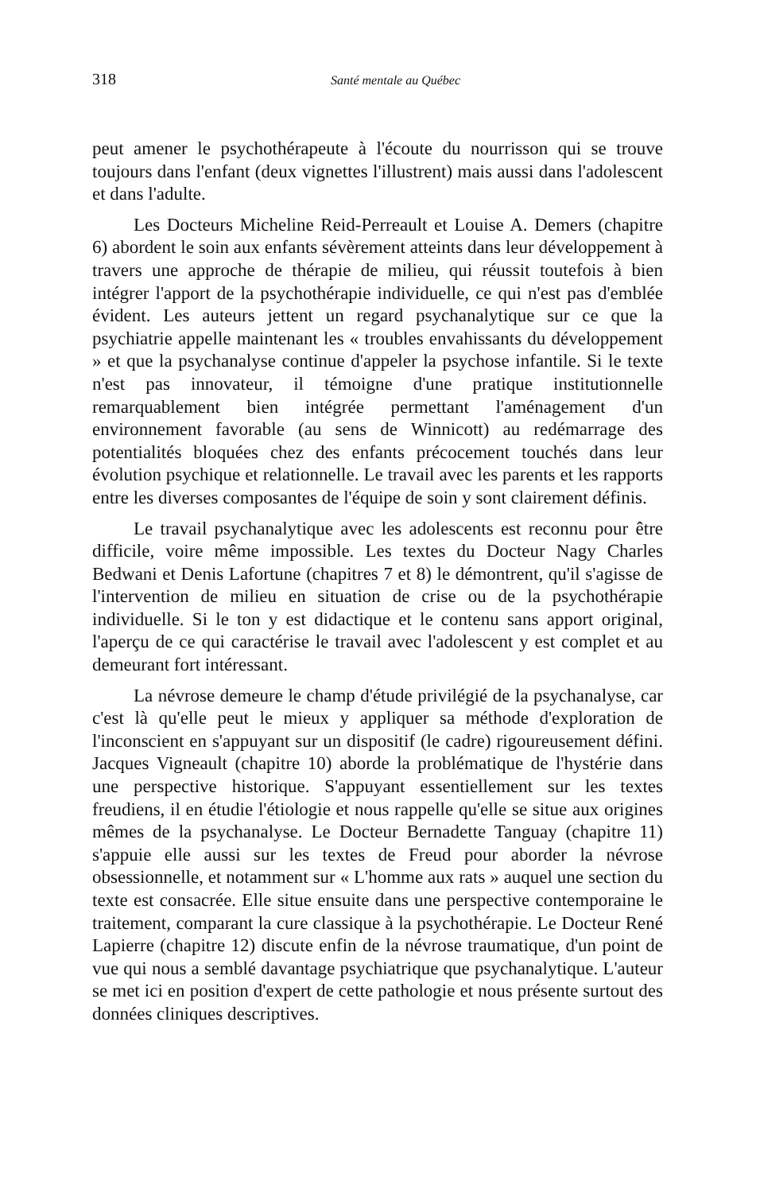318 Santé mentale au Québec
peut amener le psychothérapeute à l'écoute du nourrisson qui se trouve toujours dans l'enfant (deux vignettes l'illustrent) mais aussi dans l'adolescent et dans l'adulte.
Les Docteurs Micheline Reid-Perreault et Louise A. Demers (chapitre 6) abordent le soin aux enfants sévèrement atteints dans leur développement à travers une approche de thérapie de milieu, qui réussit toutefois à bien intégrer l'apport de la psychothérapie individuelle, ce qui n'est pas d'emblée évident. Les auteurs jettent un regard psychanalytique sur ce que la psychiatrie appelle maintenant les « troubles envahissants du développement » et que la psychanalyse continue d'appeler la psychose infantile. Si le texte n'est pas innovateur, il témoigne d'une pratique institutionnelle remarquablement bien intégrée permettant l'aménagement d'un environnement favorable (au sens de Winnicott) au redémarrage des potentialités bloquées chez des enfants précocement touchés dans leur évolution psychique et relationnelle. Le travail avec les parents et les rapports entre les diverses composantes de l'équipe de soin y sont clairement définis.
Le travail psychanalytique avec les adolescents est reconnu pour être difficile, voire même impossible. Les textes du Docteur Nagy Charles Bedwani et Denis Lafortune (chapitres 7 et 8) le démontrent, qu'il s'agisse de l'intervention de milieu en situation de crise ou de la psychothérapie individuelle. Si le ton y est didactique et le contenu sans apport original, l'aperçu de ce qui caractérise le travail avec l'adolescent y est complet et au demeurant fort intéressant.
La névrose demeure le champ d'étude privilégié de la psychanalyse, car c'est là qu'elle peut le mieux y appliquer sa méthode d'exploration de l'inconscient en s'appuyant sur un dispositif (le cadre) rigoureusement défini. Jacques Vigneault (chapitre 10) aborde la problématique de l'hystérie dans une perspective historique. S'appuyant essentiellement sur les textes freudiens, il en étudie l'étiologie et nous rappelle qu'elle se situe aux origines mêmes de la psychanalyse. Le Docteur Bernadette Tanguay (chapitre 11) s'appuie elle aussi sur les textes de Freud pour aborder la névrose obsessionnelle, et notamment sur « L'homme aux rats » auquel une section du texte est consacrée. Elle situe ensuite dans une perspective contemporaine le traitement, comparant la cure classique à la psychothérapie. Le Docteur René Lapierre (chapitre 12) discute enfin de la névrose traumatique, d'un point de vue qui nous a semblé davantage psychiatrique que psychanalytique. L'auteur se met ici en position d'expert de cette pathologie et nous présente surtout des données cliniques descriptives.